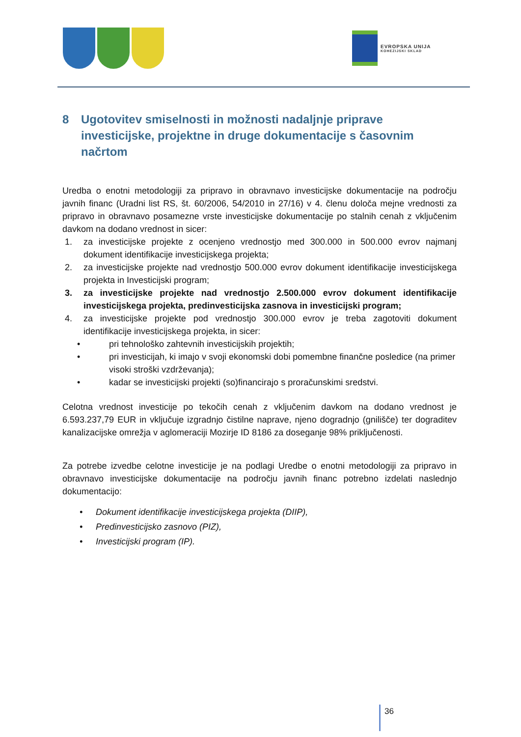EVROPSKA UNIJA
KOHEZIJSKI SKLAD
8 Ugotovitev smiselnosti in možnosti nadaljnje priprave investicijske, projektne in druge dokumentacije s časovnim načrtom
Uredba o enotni metodologiji za pripravo in obravnavo investicijske dokumentacije na področju javnih financ (Uradni list RS, št. 60/2006, 54/2010 in 27/16) v 4. členu določa mejne vrednosti za pripravo in obravnavo posamezne vrste investicijske dokumentacije po stalnih cenah z vključenim davkom na dodano vrednost in sicer:
1. za investicijske projekte z ocenjeno vrednostjo med 300.000 in 500.000 evrov najmanj dokument identifikacije investicijskega projekta;
2. za investicijske projekte nad vrednostjo 500.000 evrov dokument identifikacije investicijskega projekta in Investicijski program;
3. za investicijske projekte nad vrednostjo 2.500.000 evrov dokument identifikacije investicijskega projekta, predinvesticijska zasnova in investicijski program;
4. za investicijske projekte pod vrednostjo 300.000 evrov je treba zagotoviti dokument identifikacije investicijskega projekta, in sicer:
• pri tehnološko zahtevnih investicijskih projektih;
• pri investicijah, ki imajo v svoji ekonomski dobi pomembne finančne posledice (na primer visoki stroški vzdrževanja);
• kadar se investicijski projekti (so)financirajo s proračunskimi sredstvi.
Celotna vrednost investicije po tekočih cenah z vključenim davkom na dodano vrednost je 6.593.237,79 EUR in vključuje izgradnjo čistilne naprave, njeno dogradnjo (gnilišče) ter dograditev kanalizacijske omrežja v aglomeraciji Mozirje ID 8186 za doseganje 98% priključenosti.
Za potrebe izvedbe celotne investicije je na podlagi Uredbe o enotni metodologiji za pripravo in obravnavo investicijske dokumentacije na področju javnih financ potrebno izdelati naslednjo dokumentacijo:
• Dokument identifikacije investicijskega projekta (DIIP),
• Predinvesticijsko zasnovo (PIZ),
• Investicijski program (IP).
36